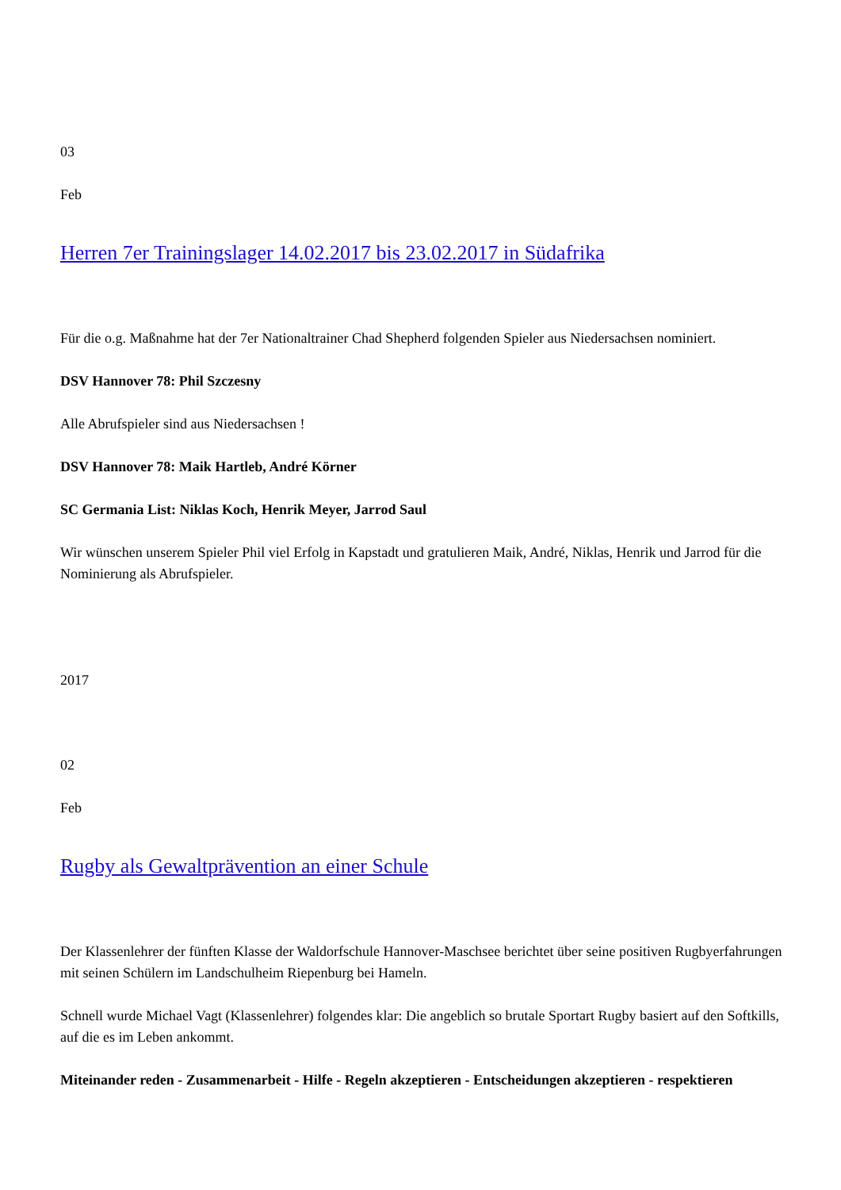03
Feb
Herren 7er Trainingslager 14.02.2017 bis 23.02.2017 in Südafrika
Für die o.g. Maßnahme hat der 7er Nationaltrainer Chad Shepherd folgenden Spieler aus Niedersachsen nominiert.
DSV Hannover 78: Phil Szczesny
Alle Abrufspieler sind aus Niedersachsen !
DSV Hannover 78: Maik Hartleb, André Körner
SC Germania List: Niklas Koch, Henrik Meyer, Jarrod Saul
Wir wünschen unserem Spieler Phil viel Erfolg in Kapstadt und gratulieren Maik, André, Niklas, Henrik und Jarrod für die Nominierung als Abrufspieler.
2017
02
Feb
Rugby als Gewaltprävention an einer Schule
Der Klassenlehrer der fünften Klasse der Waldorfschule Hannover-Maschsee berichtet über seine positiven Rugbyerfahrungen mit seinen Schülern im Landschulheim Riepenburg bei Hameln.
Schnell wurde Michael Vagt (Klassenlehrer) folgendes klar: Die angeblich so brutale Sportart Rugby basiert auf den Softkills, auf die es im Leben ankommt.
Miteinander reden - Zusammenarbeit - Hilfe - Regeln akzeptieren - Entscheidungen akzeptieren - respektieren